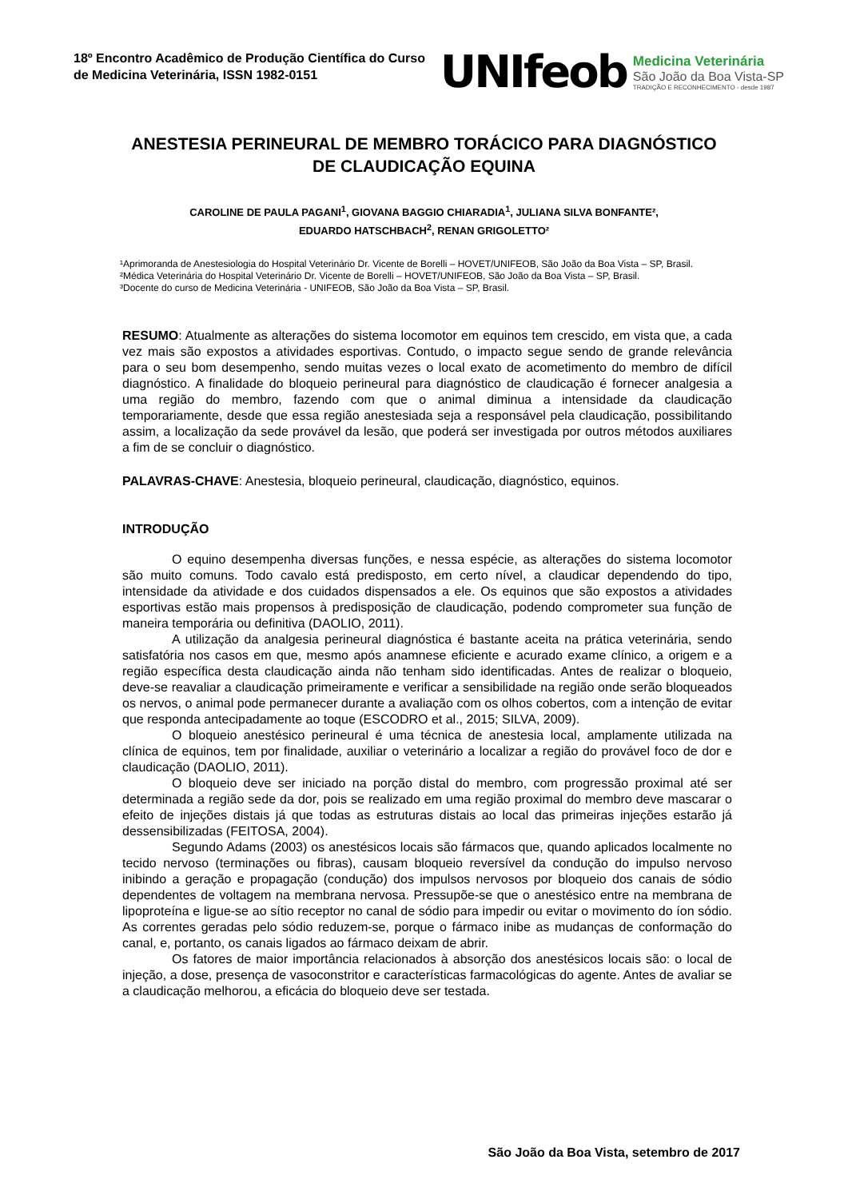18º Encontro Acadêmico de Produção Científica do Curso de Medicina Veterinária, ISSN 1982-0151
UNIfeob
Medicina Veterinária
São João da Boa Vista-SP
TRADIÇÃO E RECONHECIMENTO - desde 1987
ANESTESIA PERINEURAL DE MEMBRO TORÁCICO PARA DIAGNÓSTICO DE CLAUDICAÇÃO EQUINA
CAROLINE DE PAULA PAGANI<sup>1</sup>, GIOVANA BAGGIO CHIARADIA<sup>1</sup>, JULIANA SILVA BONFANTE²,
EDUARDO HATSCHBACH<sup>2</sup>, RENAN GRIGOLETTO²
¹Aprimoranda de Anestesiologia do Hospital Veterinário Dr. Vicente de Borelli – HOVET/UNIFEOB, São João da Boa Vista – SP, Brasil.
²Médica Veterinária do Hospital Veterinário Dr. Vicente de Borelli – HOVET/UNIFEOB, São João da Boa Vista – SP, Brasil.
³Docente do curso de Medicina Veterinária - UNIFEOB, São João da Boa Vista – SP, Brasil.
RESUMO: Atualmente as alterações do sistema locomotor em equinos tem crescido, em vista que, a cada vez mais são expostos a atividades esportivas. Contudo, o impacto segue sendo de grande relevância para o seu bom desempenho, sendo muitas vezes o local exato de acometimento do membro de difícil diagnóstico. A finalidade do bloqueio perineural para diagnóstico de claudicação é fornecer analgesia a uma região do membro, fazendo com que o animal diminua a intensidade da claudicação temporariamente, desde que essa região anestesiada seja a responsável pela claudicação, possibilitando assim, a localização da sede provável da lesão, que poderá ser investigada por outros métodos auxiliares a fim de se concluir o diagnóstico.
PALAVRAS-CHAVE: Anestesia, bloqueio perineural, claudicação, diagnóstico, equinos.
INTRODUÇÃO
O equino desempenha diversas funções, e nessa espécie, as alterações do sistema locomotor são muito comuns. Todo cavalo está predisposto, em certo nível, a claudicar dependendo do tipo, intensidade da atividade e dos cuidados dispensados a ele. Os equinos que são expostos a atividades esportivas estão mais propensos à predisposição de claudicação, podendo comprometer sua função de maneira temporária ou definitiva (DAOLIO, 2011).
A utilização da analgesia perineural diagnóstica é bastante aceita na prática veterinária, sendo satisfatória nos casos em que, mesmo após anamnese eficiente e acurado exame clínico, a origem e a região específica desta claudicação ainda não tenham sido identificadas. Antes de realizar o bloqueio, deve-se reavaliar a claudicação primeiramente e verificar a sensibilidade na região onde serão bloqueados os nervos, o animal pode permanecer durante a avaliação com os olhos cobertos, com a intenção de evitar que responda antecipadamente ao toque (ESCODRO et al., 2015; SILVA, 2009).
O bloqueio anestésico perineural é uma técnica de anestesia local, amplamente utilizada na clínica de equinos, tem por finalidade, auxiliar o veterinário a localizar a região do provável foco de dor e claudicação (DAOLIO, 2011).
O bloqueio deve ser iniciado na porção distal do membro, com progressão proximal até ser determinada a região sede da dor, pois se realizado em uma região proximal do membro deve mascarar o efeito de injeções distais já que todas as estruturas distais ao local das primeiras injeções estarão já dessensibilizadas (FEITOSA, 2004).
Segundo Adams (2003) os anestésicos locais são fármacos que, quando aplicados localmente no tecido nervoso (terminações ou fibras), causam bloqueio reversível da condução do impulso nervoso inibindo a geração e propagação (condução) dos impulsos nervosos por bloqueio dos canais de sódio dependentes de voltagem na membrana nervosa. Pressupõe-se que o anestésico entre na membrana de lipoproteína e ligue-se ao sítio receptor no canal de sódio para impedir ou evitar o movimento do íon sódio. As correntes geradas pelo sódio reduzem-se, porque o fármaco inibe as mudanças de conformação do canal, e, portanto, os canais ligados ao fármaco deixam de abrir.
Os fatores de maior importância relacionados à absorção dos anestésicos locais são: o local de injeção, a dose, presença de vasoconstritor e características farmacológicas do agente. Antes de avaliar se a claudicação melhorou, a eficácia do bloqueio deve ser testada.
São João da Boa Vista, setembro de 2017